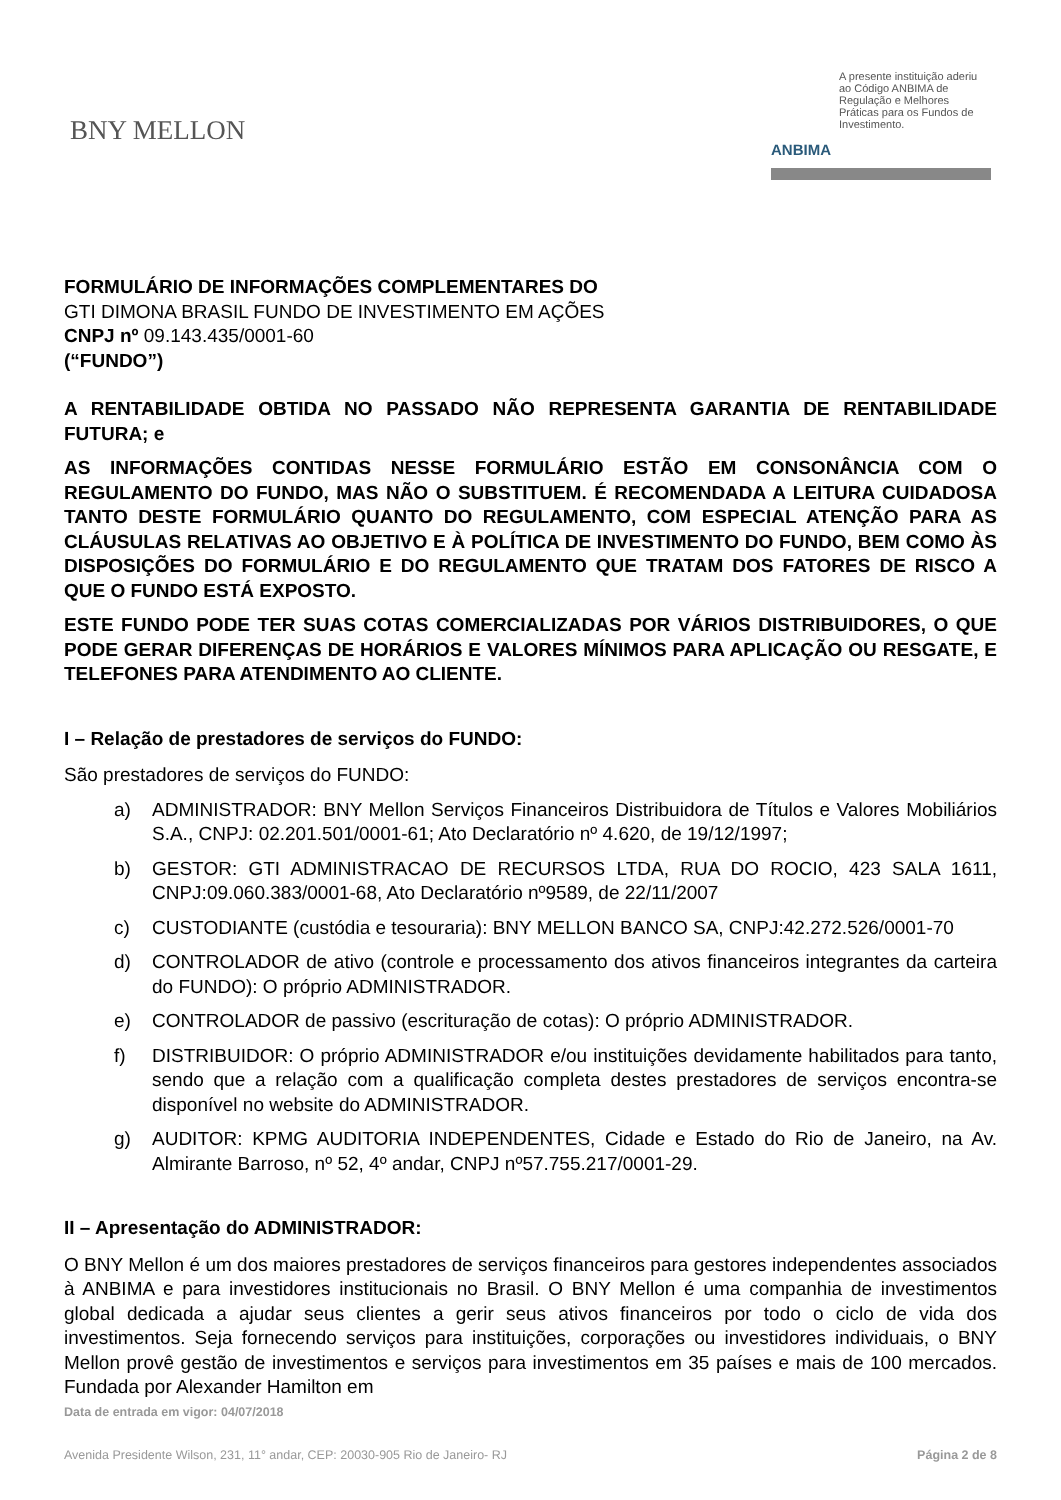BNY MELLON
ANBIMA
A presente instituição aderiu ao Código ANBIMA de Regulação e Melhores Práticas para os Fundos de Investimento.
FORMULÁRIO DE INFORMAÇÕES COMPLEMENTARES DO
GTI DIMONA BRASIL FUNDO DE INVESTIMENTO EM AÇÕES
CNPJ nº 09.143.435/0001-60
(“FUNDO”)
A RENTABILIDADE OBTIDA NO PASSADO NÃO REPRESENTA GARANTIA DE RENTABILIDADE FUTURA; e
AS INFORMAÇÕES CONTIDAS NESSE FORMULÁRIO ESTÃO EM CONSONÂNCIA COM O REGULAMENTO DO FUNDO, MAS NÃO O SUBSTITUEM. É RECOMENDADA A LEITURA CUIDADOSA TANTO DESTE FORMULÁRIO QUANTO DO REGULAMENTO, COM ESPECIAL ATENÇÃO PARA AS CLÁUSULAS RELATIVAS AO OBJETIVO E À POLÍTICA DE INVESTIMENTO DO FUNDO, BEM COMO ÀS DISPOSIÇÕES DO FORMULÁRIO E DO REGULAMENTO QUE TRATAM DOS FATORES DE RISCO A QUE O FUNDO ESTÁ EXPOSTO.
ESTE FUNDO PODE TER SUAS COTAS COMERCIALIZADAS POR VÁRIOS DISTRIBUIDORES, O QUE PODE GERAR DIFERENÇAS DE HORÁRIOS E VALORES MÍNIMOS PARA APLICAÇÃO OU RESGATE, E TELEFONES PARA ATENDIMENTO AO CLIENTE.
I – Relação de prestadores de serviços do FUNDO:
São prestadores de serviços do FUNDO:
a) ADMINISTRADOR: BNY Mellon Serviços Financeiros Distribuidora de Títulos e Valores Mobiliários S.A., CNPJ: 02.201.501/0001-61; Ato Declaratório nº 4.620, de 19/12/1997;
b) GESTOR: GTI ADMINISTRACAO DE RECURSOS LTDA, RUA DO ROCIO, 423 SALA 1611, CNPJ:09.060.383/0001-68, Ato Declaratório nº9589, de 22/11/2007
c) CUSTODIANTE (custódia e tesouraria): BNY MELLON BANCO SA, CNPJ:42.272.526/0001-70
d) CONTROLADOR de ativo (controle e processamento dos ativos financeiros integrantes da carteira do FUNDO): O próprio ADMINISTRADOR.
e) CONTROLADOR de passivo (escrituração de cotas): O próprio ADMINISTRADOR.
f) DISTRIBUIDOR: O próprio ADMINISTRADOR e/ou instituições devidamente habilitados para tanto, sendo que a relação com a qualificação completa destes prestadores de serviços encontra-se disponível no website do ADMINISTRADOR.
g) AUDITOR: KPMG AUDITORIA INDEPENDENTES, Cidade e Estado do Rio de Janeiro, na Av. Almirante Barroso, nº 52, 4º andar, CNPJ nº57.755.217/0001-29.
II – Apresentação do ADMINISTRADOR:
O BNY Mellon é um dos maiores prestadores de serviços financeiros para gestores independentes associados à ANBIMA e para investidores institucionais no Brasil. O BNY Mellon é uma companhia de investimentos global dedicada a ajudar seus clientes a gerir seus ativos financeiros por todo o ciclo de vida dos investimentos. Seja fornecendo serviços para instituições, corporações ou investidores individuais, o BNY Mellon provê gestão de investimentos e serviços para investimentos em 35 países e mais de 100 mercados. Fundada por Alexander Hamilton em
Data de entrada em vigor: 04/07/2018
Avenida Presidente Wilson, 231, 11° andar, CEP: 20030-905 Rio de Janeiro- RJ Página 2 de 8